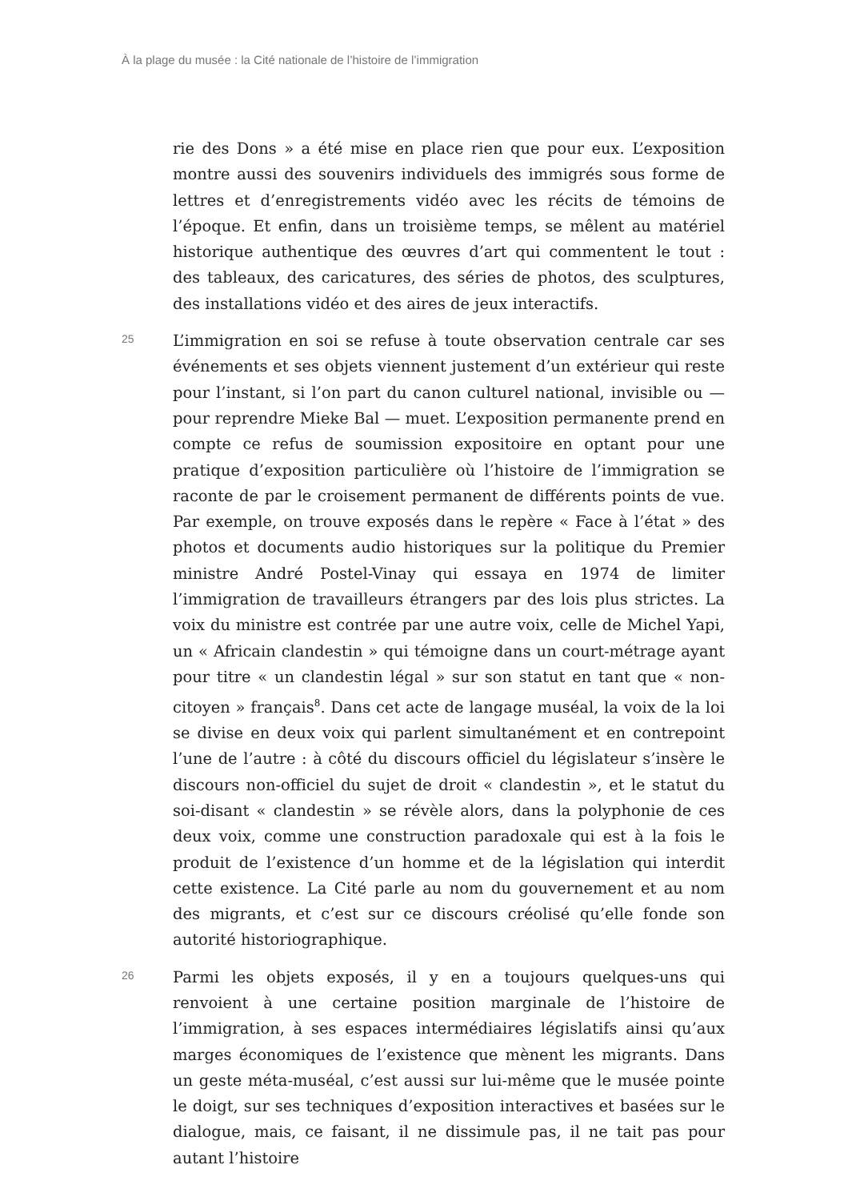À la plage du musée : la Cité nationale de l’histoire de l’immigration
rie des Dons » a été mise en place rien que pour eux. L’exposition montre aussi des souvenirs individuels des immigrés sous forme de lettres et d’enregistrements vidéo avec les récits de témoins de l’époque. Et enfin, dans un troisième temps, se mêlent au matériel historique authentique des œuvres d’art qui commentent le tout : des tableaux, des caricatures, des séries de photos, des sculptures, des installations vidéo et des aires de jeux interactifs.
25
L’immigration en soi se refuse à toute observation centrale car ses événements et ses objets viennent justement d’un extérieur qui reste pour l’instant, si l’on part du canon culturel national, invisible ou — pour reprendre Mieke Bal — muet. L’exposition permanente prend en compte ce refus de soumission expositoire en optant pour une pratique d’exposition particulière où l’histoire de l’immigration se raconte de par le croisement permanent de différents points de vue. Par exemple, on trouve exposés dans le repère « Face à l’état » des photos et documents audio historiques sur la politique du Premier ministre André Postel-Vinay qui essaya en 1974 de limiter l’immigration de travailleurs étrangers par des lois plus strictes. La voix du ministre est contrée par une autre voix, celle de Michel Yapi, un « Africain clandestin » qui témoigne dans un court-métrage ayant pour titre « un clandestin légal » sur son statut en tant que « non-citoyen » français<sup>8</sup>. Dans cet acte de langage muséal, la voix de la loi se divise en deux voix qui parlent simultanément et en contrepoint l’une de l’autre : à côté du discours officiel du législateur s’insère le discours non-officiel du sujet de droit « clandestin », et le statut du soi-disant « clandestin » se révèle alors, dans la polyphonie de ces deux voix, comme une construction paradoxale qui est à la fois le produit de l’existence d’un homme et de la législation qui interdit cette existence. La Cité parle au nom du gouvernement et au nom des migrants, et c’est sur ce discours créolisé qu’elle fonde son autorité historiographique.
26
Parmi les objets exposés, il y en a toujours quelques-uns qui renvoient à une certaine position marginale de l’histoire de l’immigration, à ses espaces intermédiaires législatifs ainsi qu’aux marges économiques de l’existence que mènent les migrants. Dans un geste méta-muséal, c’est aussi sur lui-même que le musée pointe le doigt, sur ses techniques d’exposition interactives et basées sur le dialogue, mais, ce faisant, il ne dissimule pas, il ne tait pas pour autant l’histoire